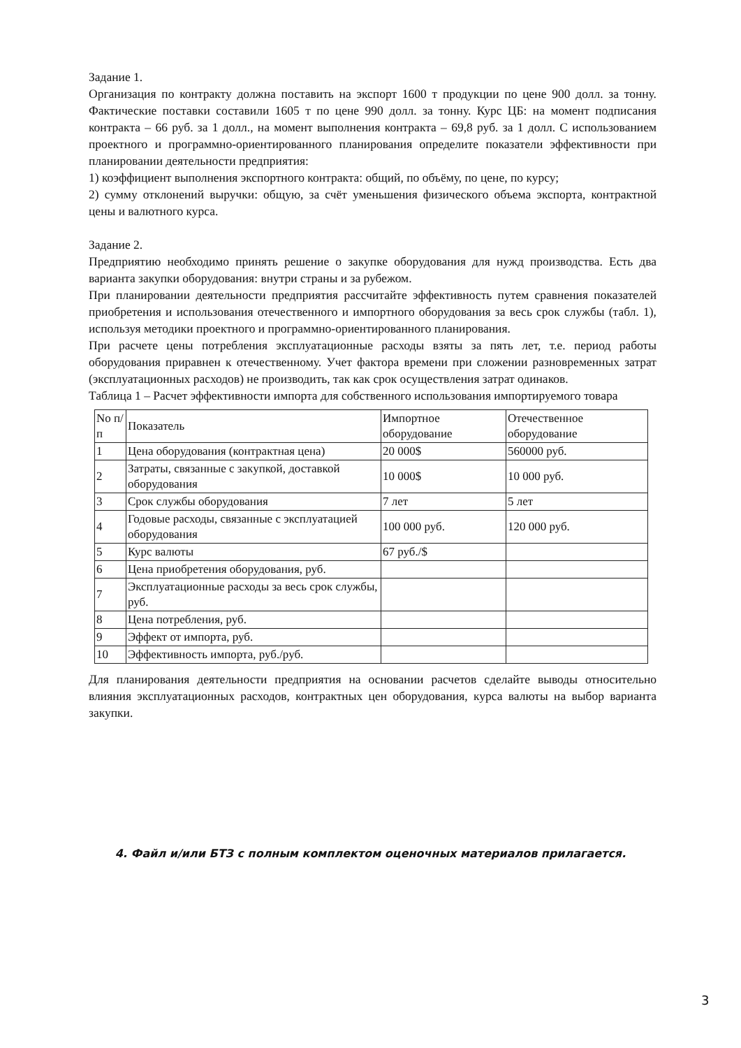Задание 1.
Организация по контракту должна поставить на экспорт 1600 т продукции по цене 900 долл. за тонну. Фактические поставки составили 1605 т по цене 990 долл. за тонну. Курс ЦБ: на момент подписания контракта – 66 руб. за 1 долл., на момент выполнения контракта – 69,8 руб. за 1 долл. С использованием проектного и программно-ориентированного планирования определите показатели эффективности при планировании деятельности предприятия:
1) коэффициент выполнения экспортного контракта: общий, по объёму, по цене, по курсу;
2) сумму отклонений выручки: общую, за счёт уменьшения физического объема экспорта, контрактной цены и валютного курса.
Задание 2.
Предприятию необходимо принять решение о закупке оборудования для нужд производства. Есть два варианта закупки оборудования: внутри страны и за рубежом.
При планировании деятельности предприятия рассчитайте эффективность путем сравнения показателей приобретения и использования отечественного и импортного оборудования за весь срок службы (табл. 1), используя методики проектного и программно-ориентированного планирования.
При расчете цены потребления эксплуатационные расходы взяты за пять лет, т.е. период работы оборудования приравнен к отечественному. Учет фактора времени при сложении разновременных затрат (эксплуатационных расходов) не производить, так как срок осуществления затрат одинаков.
Таблица 1 – Расчет эффективности импорта для собственного использования импортируемого товара
| No п/п | Показатель | Импортное оборудование | Отечественное оборудование |
| 1 | Цена оборудования (контрактная цена) | 20 000$ | 560000 руб. |
| 2 | Затраты, связанные с закупкой, доставкой оборудования | 10 000$ | 10 000 руб. |
| 3 | Срок службы оборудования | 7 лет | 5 лет |
| 4 | Годовые расходы, связанные с эксплуатацией оборудования | 100 000 руб. | 120 000 руб. |
| 5 | Курс валюты | 67 руб./$ | |
| 6 | Цена приобретения оборудования, руб. | | |
| 7 | Эксплуатационные расходы за весь срок службы, руб. | | |
| 8 | Цена потребления, руб. | | |
| 9 | Эффект от импорта, руб. | | |
| 10 | Эффективность импорта, руб./руб. | | |
Для планирования деятельности предприятия на основании расчетов сделайте выводы относительно влияния эксплуатационных расходов, контрактных цен оборудования, курса валюты на выбор варианта закупки.
4. Файл и/или БТЗ с полным комплектом оценочных материалов прилагается.
3